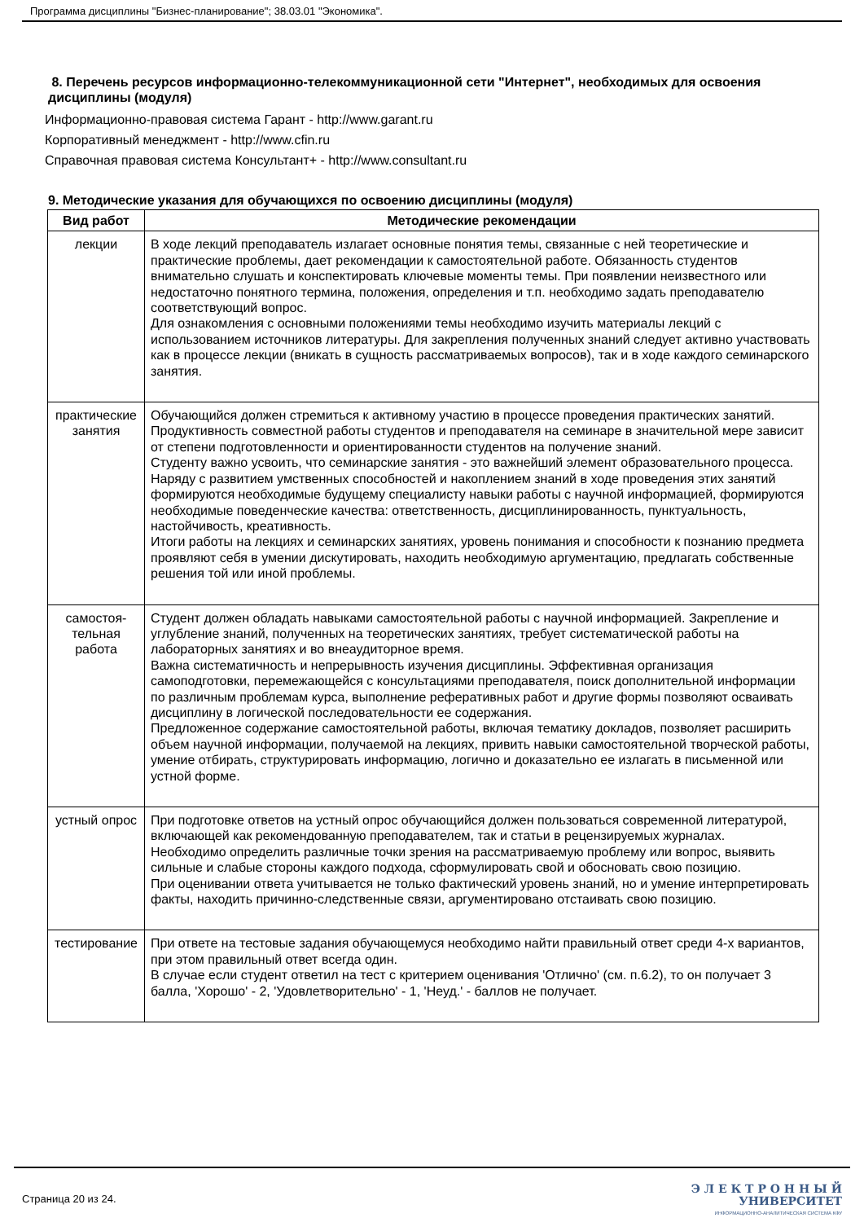Программа дисциплины "Бизнес-планирование"; 38.03.01 "Экономика".
8. Перечень ресурсов информационно-телекоммуникационной сети "Интернет", необходимых для освоения дисциплины (модуля)
Информационно-правовая система Гарант - http://www.garant.ru
Корпоративный менеджмент - http://www.cfin.ru
Справочная правовая система Консультант+ - http://www.consultant.ru
9. Методические указания для обучающихся по освоению дисциплины (модуля)
| Вид работ | Методические рекомендации |
| --- | --- |
| лекции | В ходе лекций преподаватель излагает основные понятия темы, связанные с ней теоретические и практические проблемы, дает рекомендации к самостоятельной работе. Обязанность студентов внимательно слушать и конспектировать ключевые моменты темы. При появлении неизвестного или недостаточно понятного термина, положения, определения и т.п. необходимо задать преподавателю соответствующий вопрос. Для ознакомления с основными положениями темы необходимо изучить материалы лекций с использованием источников литературы. Для закрепления полученных знаний следует активно участвовать как в процессе лекции (вникать в сущность рассматриваемых вопросов), так и в ходе каждого семинарского занятия. |
| практические занятия | Обучающийся должен стремиться к активному участию в процессе проведения практических занятий. Продуктивность совместной работы студентов и преподавателя на семинаре в значительной мере зависит от степени подготовленности и ориентированности студентов на получение знаний. Студенту важно усвоить, что семинарские занятия - это важнейший элемент образовательного процесса. Наряду с развитием умственных способностей и накоплением знаний в ходе проведения этих занятий формируются необходимые будущему специалисту навыки работы с научной информацией, формируются необходимые поведенческие качества: ответственность, дисциплинированность, пунктуальность, настойчивость, креативность. Итоги работы на лекциях и семинарских занятиях, уровень понимания и способности к познанию предмета проявляют себя в умении дискутировать, находить необходимую аргументацию, предлагать собственные решения той или иной проблемы. |
| самостоя-тельная работа | Студент должен обладать навыками самостоятельной работы с научной информацией. Закрепление и углубление знаний, полученных на теоретических занятиях, требует систематической работы на лабораторных занятиях и во внеаудиторное время. Важна систематичность и непрерывность изучения дисциплины. Эффективная организация самоподготовки, перемежающейся с консультациями преподавателя, поиск дополнительной информации по различным проблемам курса, выполнение реферативных работ и другие формы позволяют осваивать дисциплину в логической последовательности ее содержания. Предложенное содержание самостоятельной работы, включая тематику докладов, позволяет расширить объем научной информации, получаемой на лекциях, привить навыки самостоятельной творческой работы, умение отбирать, структурировать информацию, логично и доказательно ее излагать в письменной или устной форме. |
| устный опрос | При подготовке ответов на устный опрос обучающийся должен пользоваться современной литературой, включающей как рекомендованную преподавателем, так и статьи в рецензируемых журналах. Необходимо определить различные точки зрения на рассматриваемую проблему или вопрос, выявить сильные и слабые стороны каждого подхода, сформулировать свой и обосновать свою позицию. При оценивании ответа учитывается не только фактический уровень знаний, но и умение интерпретировать факты, находить причинно-следственные связи, аргументировано отстаивать свою позицию. |
| тестирование | При ответе на тестовые задания обучающемуся необходимо найти правильный ответ среди 4-х вариантов, при этом правильный ответ всегда один. В случае если студент ответил на тест с критерием оценивания 'Отлично' (см. п.6.2), то он получает 3 балла, 'Хорошо' - 2, 'Удовлетворительно' - 1, 'Неуд.' - баллов не получает. |
Страница 20 из 24.
Э Л Е К Т Р О Н Н Ы Й
УНИВЕРСИТЕТ
ИНФОРМАЦИОННО-АНАЛИТИЧЕСКАЯ СИСТЕМА КФУ